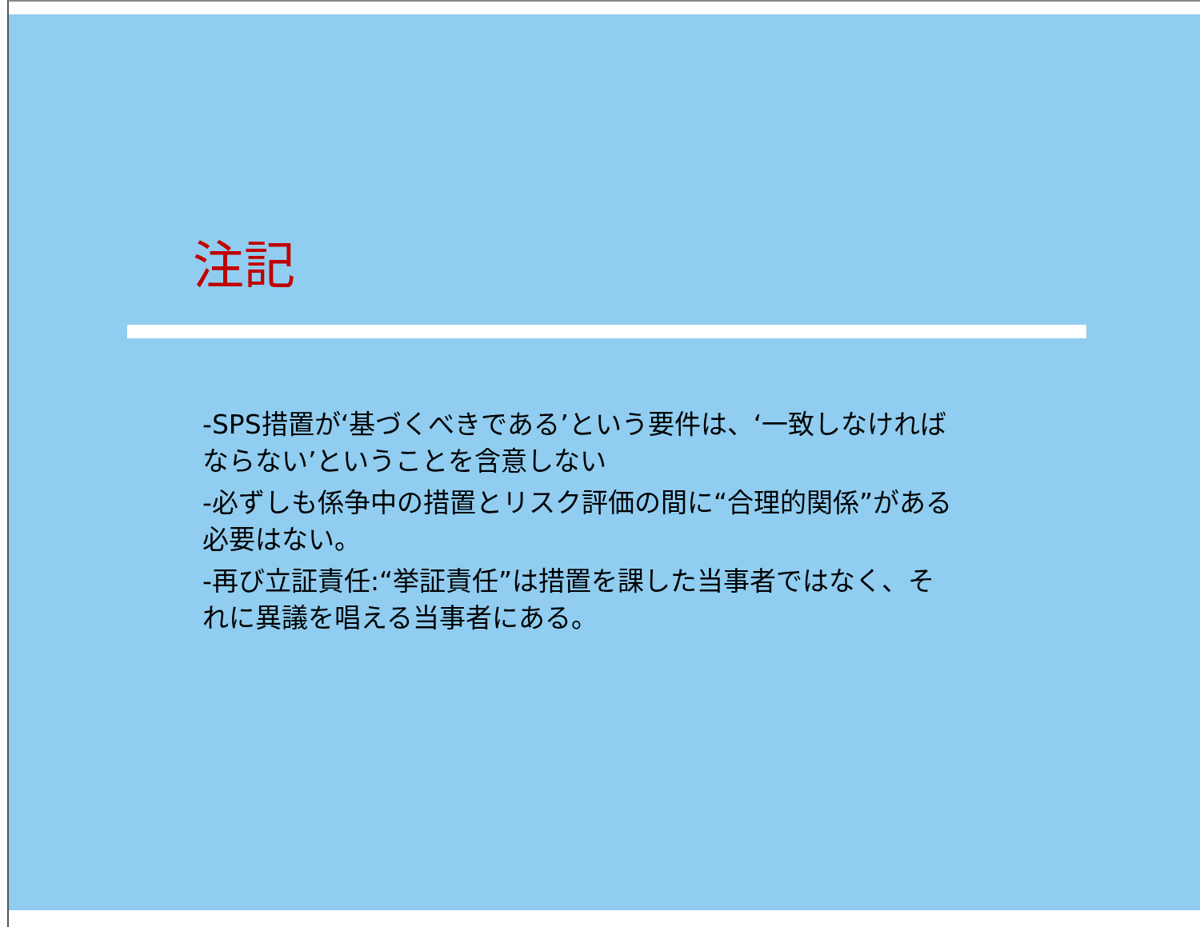注記
-SPS措置が‘基づくべきである’という要件は、‘一致しなければならない’ということを含意しない
-必ずしも係争中の措置とリスク評価の間に“合理的関係”がある必要はない。
-再び立証責任:“挙証責任”は措置を課した当事者ではなく、それに異議を唱える当事者にある。